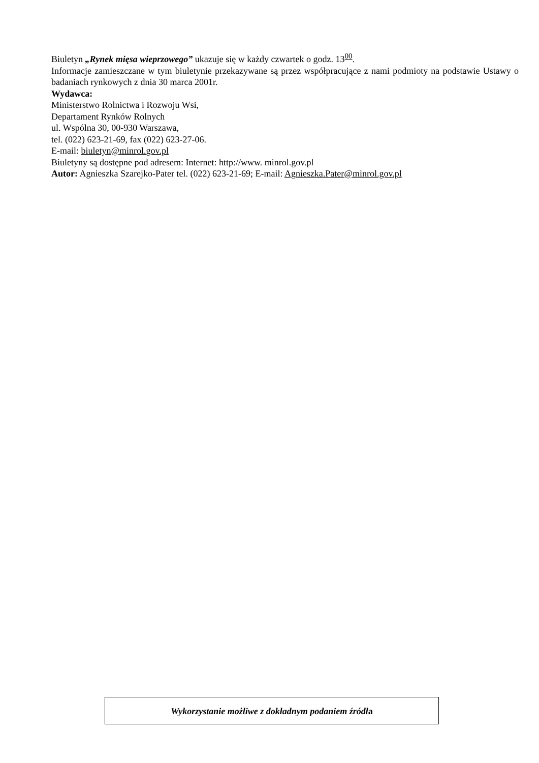Biuletyn „Rynek mięsa wieprzowego” ukazuje się w każdy czwartek o godz. 13<sup>00</sup>.
Informacje zamieszczane w tym biuletynie przekazywane są przez współpracujące z nami podmioty na podstawie Ustawy o badaniach rynkowych z dnia 30 marca 2001r.
Wydawca:
Ministerstwo Rolnictwa i Rozwoju Wsi,
Departament Rynków Rolnych
ul. Wspólna 30, 00-930 Warszawa,
tel. (022) 623-21-69, fax (022) 623-27-06.
E-mail: biuletyn@minrol.gov.pl
Biuletyny są dostępne pod adresem: Internet: http://www. minrol.gov.pl
Autor: Agnieszka Szarejko-Pater tel. (022) 623-21-69; E-mail: Agnieszka.Pater@minrol.gov.pl
Wykorzystanie możliwe z dokładnym podaniem źródła